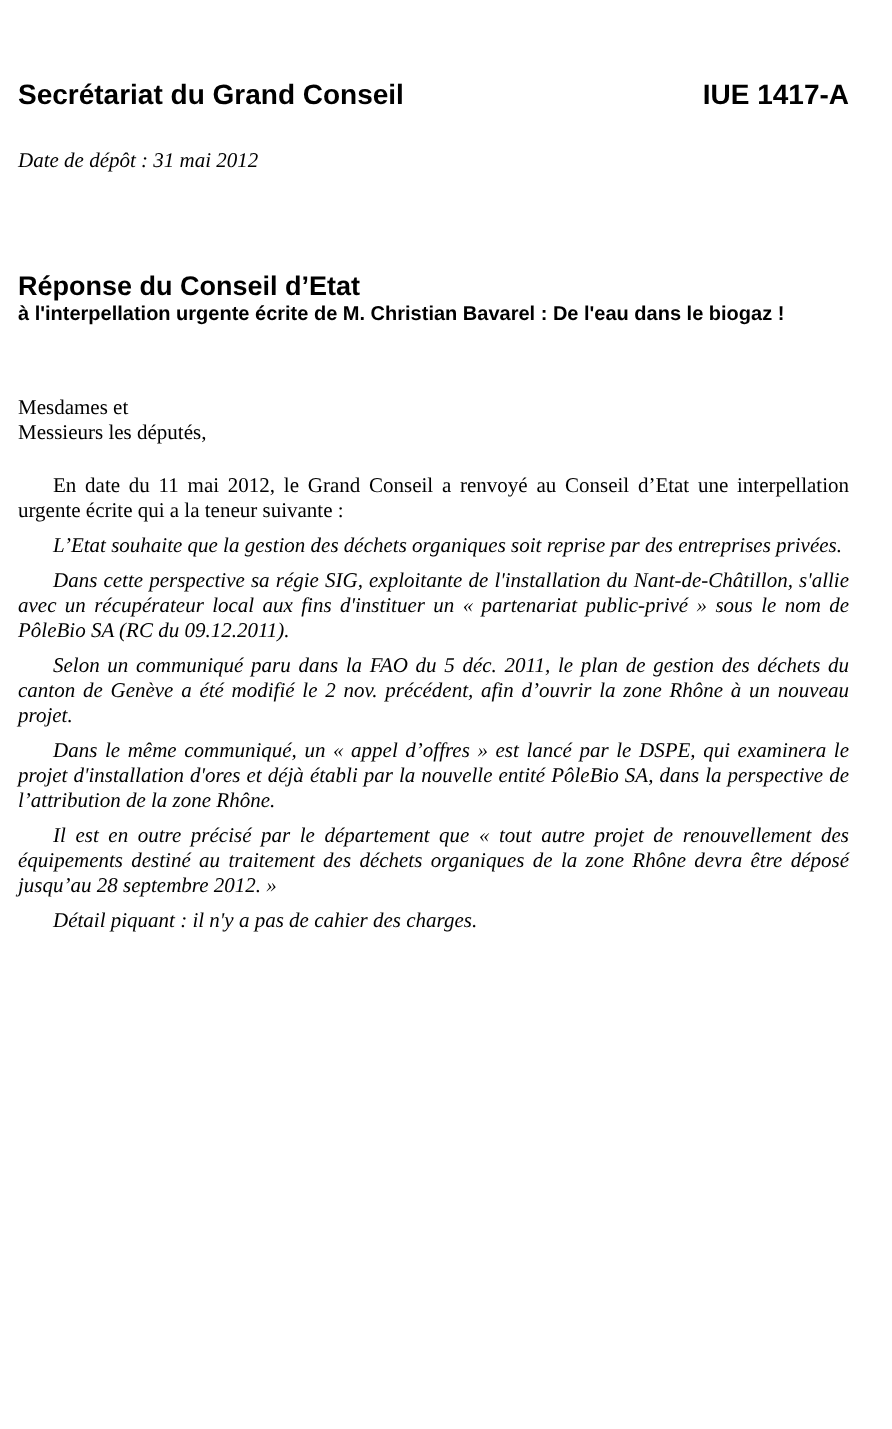Secrétariat du Grand Conseil IUE 1417-A
Date de dépôt : 31 mai 2012
Réponse du Conseil d’Etat
à l'interpellation urgente écrite de M. Christian Bavarel : De l'eau dans le biogaz !
Mesdames et
Messieurs les députés,
En date du 11 mai 2012, le Grand Conseil a renvoyé au Conseil d’Etat une interpellation urgente écrite qui a la teneur suivante :
L’Etat souhaite que la gestion des déchets organiques soit reprise par des entreprises privées.
Dans cette perspective sa régie SIG, exploitante de l'installation du Nant-de-Châtillon, s'allie avec un récupérateur local aux fins d'instituer un « partenariat public-privé » sous le nom de PôleBio SA (RC du 09.12.2011).
Selon un communiqué paru dans la FAO du 5 déc. 2011, le plan de gestion des déchets du canton de Genève a été modifié le 2 nov. précédent, afin d’ouvrir la zone Rhône à un nouveau projet.
Dans le même communiqué, un « appel d’offres » est lancé par le DSPE, qui examinera le projet d'installation d'ores et déjà établi par la nouvelle entité PôleBio SA, dans la perspective de l’attribution de la zone Rhône.
Il est en outre précisé par le département que « tout autre projet de renouvellement des équipements destiné au traitement des déchets organiques de la zone Rhône devra être déposé jusqu’au 28 septembre 2012. »
Détail piquant : il n'y a pas de cahier des charges.